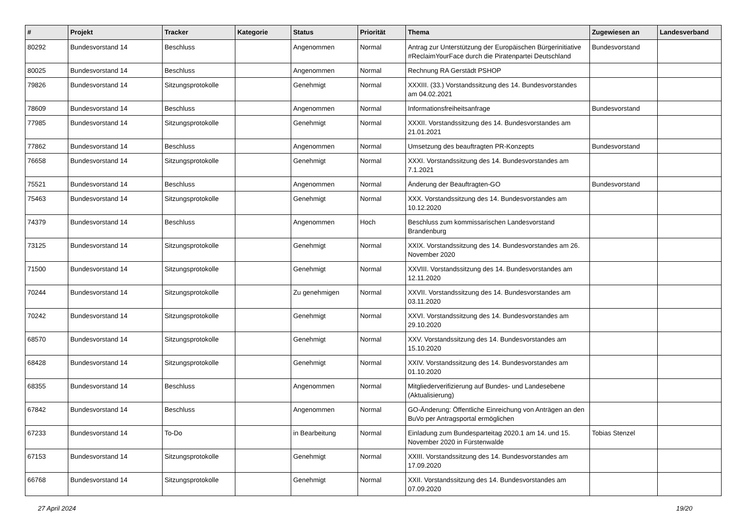| # | Projekt | Tracker | Kategorie | Status | Priorität | Thema | Zugewiesen an | Landesverband |
| --- | --- | --- | --- | --- | --- | --- | --- | --- |
| 80292 | Bundesvorstand 14 | Beschluss | | Angenommen | Normal | Antrag zur Unterstützung der Europäischen Bürgerinitiative #ReclaimYourFace durch die Piratenpartei Deutschland | Bundesvorstand | |
| 80025 | Bundesvorstand 14 | Beschluss | | Angenommen | Normal | Rechnung RA Gerstädt PSHOP | | |
| 79826 | Bundesvorstand 14 | Sitzungsprotokolle | | Genehmigt | Normal | XXXIII. (33.) Vorstandssitzung des 14. Bundesvorstandes am 04.02.2021 | | |
| 78609 | Bundesvorstand 14 | Beschluss | | Angenommen | Normal | Informationsfreiheitsanfrage | Bundesvorstand | |
| 77985 | Bundesvorstand 14 | Sitzungsprotokolle | | Genehmigt | Normal | XXXII. Vorstandssitzung des 14. Bundesvorstandes am 21.01.2021 | | |
| 77862 | Bundesvorstand 14 | Beschluss | | Angenommen | Normal | Umsetzung des beauftragten PR-Konzepts | Bundesvorstand | |
| 76658 | Bundesvorstand 14 | Sitzungsprotokolle | | Genehmigt | Normal | XXXI. Vorstandssitzung des 14. Bundesvorstandes am 7.1.2021 | | |
| 75521 | Bundesvorstand 14 | Beschluss | | Angenommen | Normal | Änderung der Beauftragten-GO | Bundesvorstand | |
| 75463 | Bundesvorstand 14 | Sitzungsprotokolle | | Genehmigt | Normal | XXX. Vorstandssitzung des 14. Bundesvorstandes am 10.12.2020 | | |
| 74379 | Bundesvorstand 14 | Beschluss | | Angenommen | Hoch | Beschluss zum kommissarischen Landesvorstand Brandenburg | | |
| 73125 | Bundesvorstand 14 | Sitzungsprotokolle | | Genehmigt | Normal | XXIX. Vorstandssitzung des 14. Bundesvorstandes am 26. November 2020 | | |
| 71500 | Bundesvorstand 14 | Sitzungsprotokolle | | Genehmigt | Normal | XXVIII. Vorstandssitzung des 14. Bundesvorstandes am 12.11.2020 | | |
| 70244 | Bundesvorstand 14 | Sitzungsprotokolle | | Zu genehmigen | Normal | XXVII. Vorstandssitzung des 14. Bundesvorstandes am 03.11.2020 | | |
| 70242 | Bundesvorstand 14 | Sitzungsprotokolle | | Genehmigt | Normal | XXVI. Vorstandssitzung des 14. Bundesvorstandes am 29.10.2020 | | |
| 68570 | Bundesvorstand 14 | Sitzungsprotokolle | | Genehmigt | Normal | XXV. Vorstandssitzung des 14. Bundesvorstandes am 15.10.2020 | | |
| 68428 | Bundesvorstand 14 | Sitzungsprotokolle | | Genehmigt | Normal | XXIV. Vorstandssitzung des 14. Bundesvorstandes am 01.10.2020 | | |
| 68355 | Bundesvorstand 14 | Beschluss | | Angenommen | Normal | Mitgliederverifizierung auf Bundes- und Landesebene (Aktualisierung) | | |
| 67842 | Bundesvorstand 14 | Beschluss | | Angenommen | Normal | GO-Änderung: Öffentliche Einreichung von Anträgen an den BuVo per Antragsportal ermöglichen | | |
| 67233 | Bundesvorstand 14 | To-Do | | in Bearbeitung | Normal | Einladung zum Bundesparteitag 2020.1 am 14. und 15. November 2020 in Fürstenwalde | Tobias Stenzel | |
| 67153 | Bundesvorstand 14 | Sitzungsprotokolle | | Genehmigt | Normal | XXIII. Vorstandssitzung des 14. Bundesvorstandes am 17.09.2020 | | |
| 66768 | Bundesvorstand 14 | Sitzungsprotokolle | | Genehmigt | Normal | XXII. Vorstandssitzung des 14. Bundesvorstandes am 07.09.2020 | | |
27 April 2024 19/20